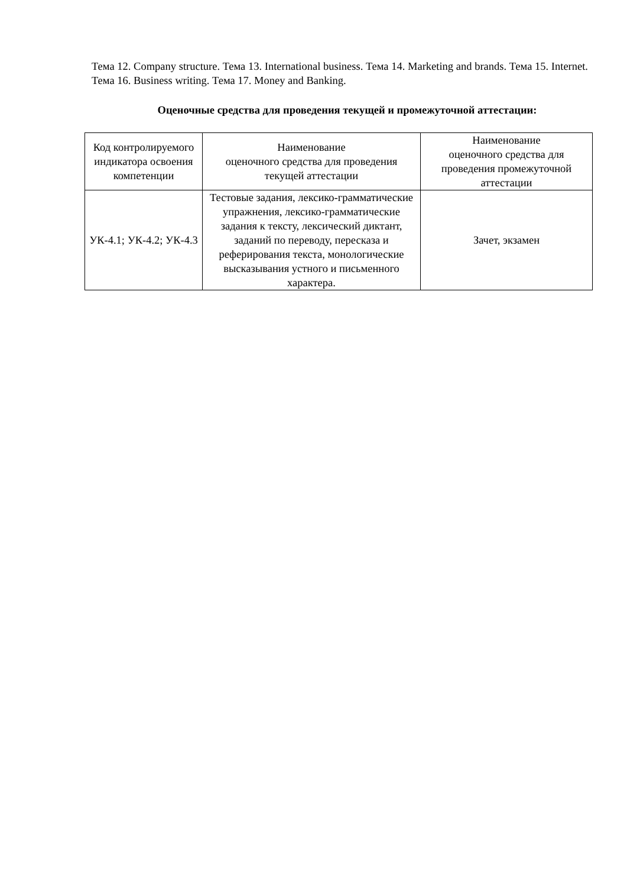Тема 12. Company structure. Тема 13. International business. Тема 14. Marketing and brands. Тема 15. Internet. Тема 16. Business writing. Тема 17. Money and Banking.
Оценочные средства для проведения текущей и промежуточной аттестации:
| Код контролируемого индикатора освоения компетенции | Наименование оценочного средства для проведения текущей аттестации | Наименование оценочного средства для проведения промежуточной аттестации |
| УК-4.1; УК-4.2; УК-4.3 | Тестовые задания, лексико-грамматические упражнения, лексико-грамматические задания к тексту, лексический диктант, заданий по переводу, пересказа и реферирования текста, монологические высказывания устного и письменного характера. | Зачет, экзамен |